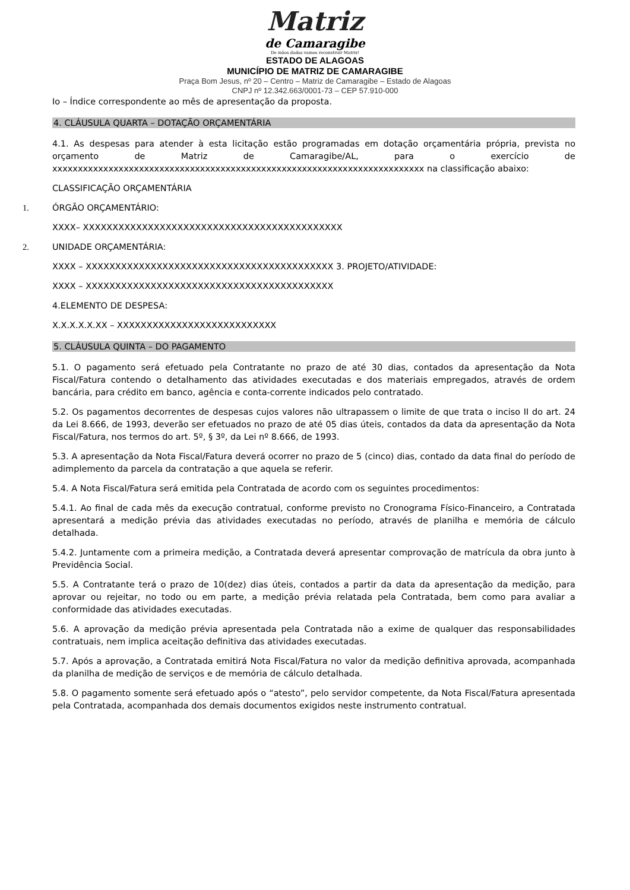Matriz
de Camaragibe
De mãos dadas vamos reconstruir Matriz!
ESTADO DE ALAGOAS
MUNICÍPIO DE MATRIZ DE CAMARAGIBE
Praça Bom Jesus, nº 20 – Centro – Matriz de Camaragibe – Estado de Alagoas
CNPJ nº 12.342.663/0001-73 – CEP 57.910-000
Io – Índice correspondente ao mês de apresentação da proposta.
4. CLÁUSULA QUARTA – DOTAÇÃO ORÇAMENTÁRIA
4.1. As despesas para atender à esta licitação estão programadas em dotação orçamentária própria, prevista no orçamento de Matriz de Camaragibe/AL, para o exercício de xxxxxxxxxxxxxxxxxxxxxxxxxxxxxxxxxxxxxxxxxxxxxxxxxxxxxxxxxxxxxxxxxxxxxxxxx na classificação abaixo:
CLASSIFICAÇÃO ORÇAMENTÁRIA
1. ÓRGÃO ORÇAMENTÁRIO:
XXXX– XXXXXXXXXXXXXXXXXXXXXXXXXXXXXXXXXXXXXXXXXXXX
2. UNIDADE ORÇAMENTÁRIA:
XXXX – XXXXXXXXXXXXXXXXXXXXXXXXXXXXXXXXXXXXXXXXXX 3. PROJETO/ATIVIDADE:
XXXX – XXXXXXXXXXXXXXXXXXXXXXXXXXXXXXXXXXXXXXXXXX
4.ELEMENTO DE DESPESA:
X.X.X.X.X.XX – XXXXXXXXXXXXXXXXXXXXXXXXXXX
5. CLÁUSULA QUINTA – DO PAGAMENTO
5.1. O pagamento será efetuado pela Contratante no prazo de até 30 dias, contados da apresentação da Nota Fiscal/Fatura contendo o detalhamento das atividades executadas e dos materiais empregados, através de ordem bancária, para crédito em banco, agência e conta-corrente indicados pelo contratado.
5.2. Os pagamentos decorrentes de despesas cujos valores não ultrapassem o limite de que trata o inciso II do art. 24 da Lei 8.666, de 1993, deverão ser efetuados no prazo de até 05 dias úteis, contados da data da apresentação da Nota Fiscal/Fatura, nos termos do art. 5º, § 3º, da Lei nº 8.666, de 1993.
5.3. A apresentação da Nota Fiscal/Fatura deverá ocorrer no prazo de 5 (cinco) dias, contado da data final do período de adimplemento da parcela da contratação a que aquela se referir.
5.4. A Nota Fiscal/Fatura será emitida pela Contratada de acordo com os seguintes procedimentos:
5.4.1. Ao final de cada mês da execução contratual, conforme previsto no Cronograma Físico-Financeiro, a Contratada apresentará a medição prévia das atividades executadas no período, através de planilha e memória de cálculo detalhada.
5.4.2. Juntamente com a primeira medição, a Contratada deverá apresentar comprovação de matrícula da obra junto à Previdência Social.
5.5. A Contratante terá o prazo de 10(dez) dias úteis, contados a partir da data da apresentação da medição, para aprovar ou rejeitar, no todo ou em parte, a medição prévia relatada pela Contratada, bem como para avaliar a conformidade das atividades executadas.
5.6. A aprovação da medição prévia apresentada pela Contratada não a exime de qualquer das responsabilidades contratuais, nem implica aceitação definitiva das atividades executadas.
5.7. Após a aprovação, a Contratada emitirá Nota Fiscal/Fatura no valor da medição definitiva aprovada, acompanhada da planilha de medição de serviços e de memória de cálculo detalhada.
5.8. O pagamento somente será efetuado após o “atesto”, pelo servidor competente, da Nota Fiscal/Fatura apresentada pela Contratada, acompanhada dos demais documentos exigidos neste instrumento contratual.